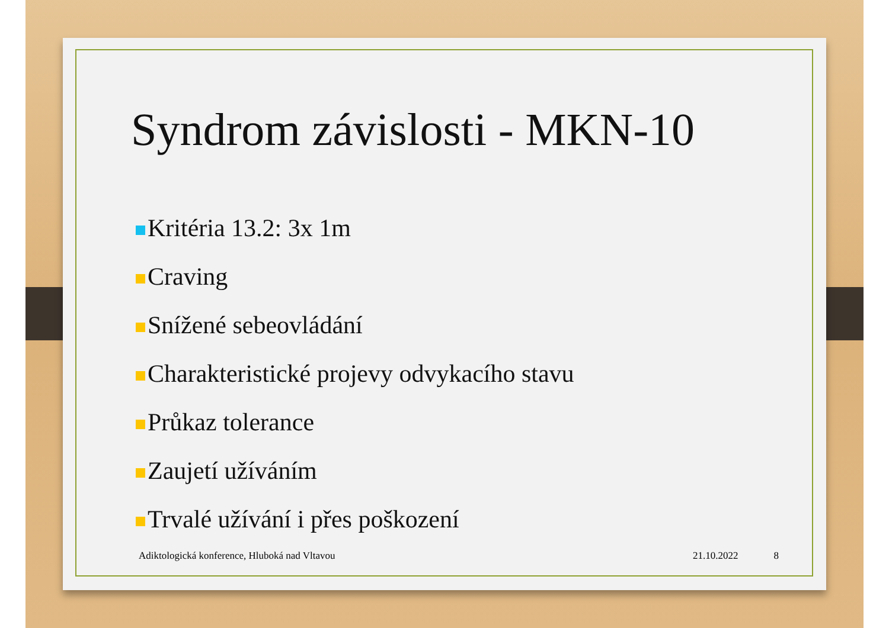Syndrom závislosti - MKN-10
Kritéria 13.2: 3x 1m
Craving
Snížené sebeovládání
Charakteristické projevy odvykacího stavu
Průkaz tolerance
Zaujetí užíváním
Trvalé užívání i přes poškození
Adiktologická konference, Hluboká nad Vltavou 21.10.2022 8